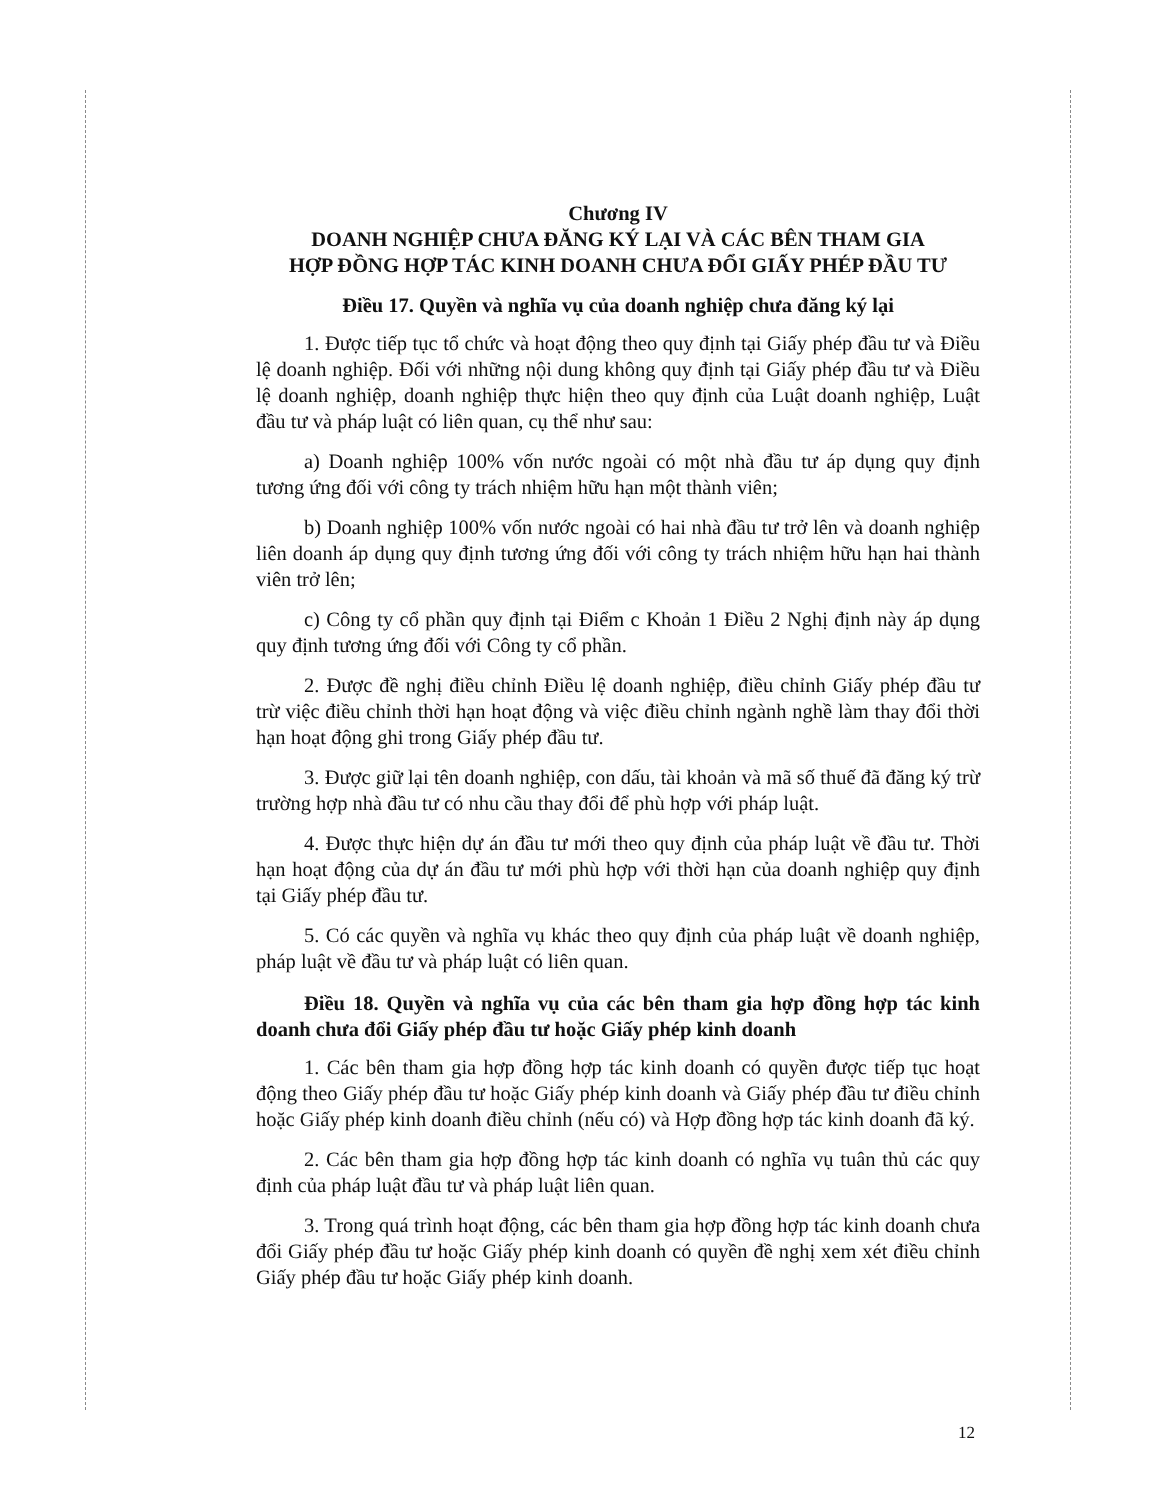Chương IV
DOANH NGHIỆP CHƯA ĐĂNG KÝ LẠI VÀ CÁC BÊN THAM GIA
HỢP ĐỒNG HỢP TÁC KINH DOANH CHƯA ĐỔI GIẤY PHÉP ĐẦU TƯ
Điều 17. Quyền và nghĩa vụ của doanh nghiệp chưa đăng ký lại
1. Được tiếp tục tổ chức và hoạt động theo quy định tại Giấy phép đầu tư và Điều lệ doanh nghiệp. Đối với những nội dung không quy định tại Giấy phép đầu tư và Điều lệ doanh nghiệp, doanh nghiệp thực hiện theo quy định của Luật doanh nghiệp, Luật đầu tư và pháp luật có liên quan, cụ thể như sau:
a) Doanh nghiệp 100% vốn nước ngoài có một nhà đầu tư áp dụng quy định tương ứng đối với công ty trách nhiệm hữu hạn một thành viên;
b) Doanh nghiệp 100% vốn nước ngoài có hai nhà đầu tư trở lên và doanh nghiệp liên doanh áp dụng quy định tương ứng đối với công ty trách nhiệm hữu hạn hai thành viên trở lên;
c) Công ty cổ phần quy định tại Điểm c Khoản 1 Điều 2 Nghị định này áp dụng quy định tương ứng đối với Công ty cổ phần.
2. Được đề nghị điều chỉnh Điều lệ doanh nghiệp, điều chỉnh Giấy phép đầu tư trừ việc điều chỉnh thời hạn hoạt động và việc điều chỉnh ngành nghề làm thay đổi thời hạn hoạt động ghi trong Giấy phép đầu tư.
3. Được giữ lại tên doanh nghiệp, con dấu, tài khoản và mã số thuế đã đăng ký trừ trường hợp nhà đầu tư có nhu cầu thay đổi để phù hợp với pháp luật.
4. Được thực hiện dự án đầu tư mới theo quy định của pháp luật về đầu tư. Thời hạn hoạt động của dự án đầu tư mới phù hợp với thời hạn của doanh nghiệp quy định tại Giấy phép đầu tư.
5. Có các quyền và nghĩa vụ khác theo quy định của pháp luật về doanh nghiệp, pháp luật về đầu tư và pháp luật có liên quan.
Điều 18. Quyền và nghĩa vụ của các bên tham gia hợp đồng hợp tác kinh doanh chưa đổi Giấy phép đầu tư hoặc Giấy phép kinh doanh
1. Các bên tham gia hợp đồng hợp tác kinh doanh có quyền được tiếp tục hoạt động theo Giấy phép đầu tư hoặc Giấy phép kinh doanh và Giấy phép đầu tư điều chỉnh hoặc Giấy phép kinh doanh điều chỉnh (nếu có) và Hợp đồng hợp tác kinh doanh đã ký.
2. Các bên tham gia hợp đồng hợp tác kinh doanh có nghĩa vụ tuân thủ các quy định của pháp luật đầu tư và pháp luật liên quan.
3. Trong quá trình hoạt động, các bên tham gia hợp đồng hợp tác kinh doanh chưa đổi Giấy phép đầu tư hoặc Giấy phép kinh doanh có quyền đề nghị xem xét điều chỉnh Giấy phép đầu tư hoặc Giấy phép kinh doanh.
12